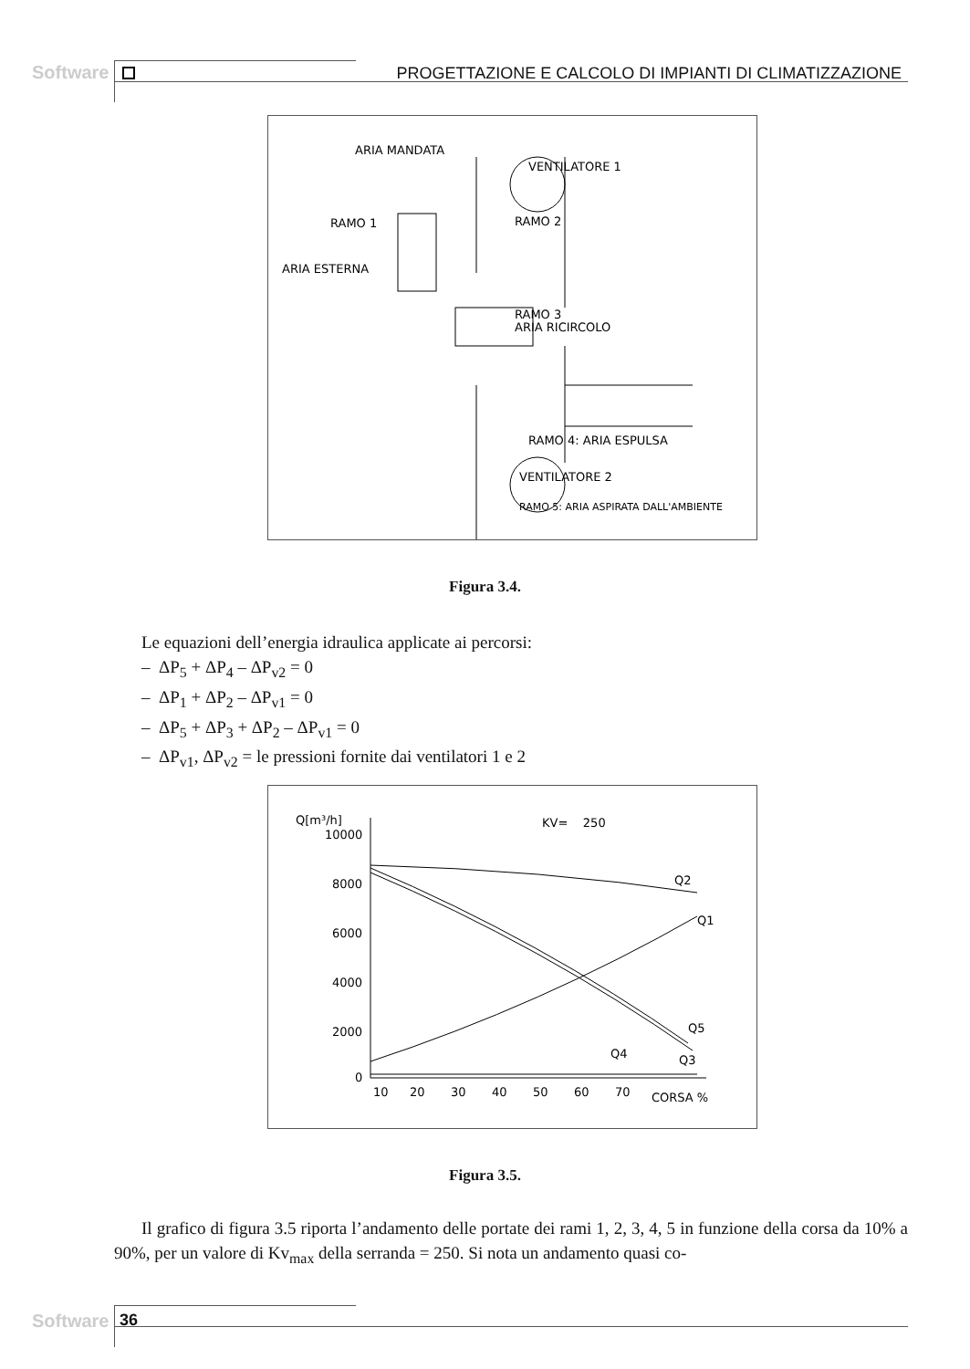Software PROGETTAZIONE E CALCOLO DI IMPIANTI DI CLIMATIZZAZIONE
ARIA MANDATA
VENTILATORE 1
RAMO 2
RAMO 1
ARIA ESTERNA
RAMO 3
ARIA RICIRCOLO
RAMO 4: ARIA ESPULSA
VENTILATORE 2
RAMO 5: ARIA ASPIRATA DALL'AMBIENTE
Figura 3.4.
Le equazioni dell’energia idraulica applicate ai percorsi:
– ΔP<sub>5</sub> + ΔP<sub>4</sub> – ΔP<sub>v2</sub> = 0
– ΔP<sub>1</sub> + ΔP<sub>2</sub> – ΔP<sub>v1</sub> = 0
– ΔP<sub>5</sub> + ΔP<sub>3</sub> + ΔP<sub>2</sub> – ΔP<sub>v1</sub> = 0
– ΔP<sub>v1</sub>, ΔP<sub>v2</sub> = le pressioni fornite dai ventilatori 1 e 2
Q[m³/h]
KV= 250
10000
8000
6000
4000
2000
0
10
20
30
40
50
60
70
CORSA %
Q2
Q1
Q5
Q3
Q4
Figura 3.5.
Il grafico di figura 3.5 riporta l’andamento delle portate dei rami 1, 2, 3, 4, 5 in funzione della corsa da 10% a 90%, per un valore di Kv<sub>max</sub> della serranda = 250. Si nota un andamento quasi co-
Software 36